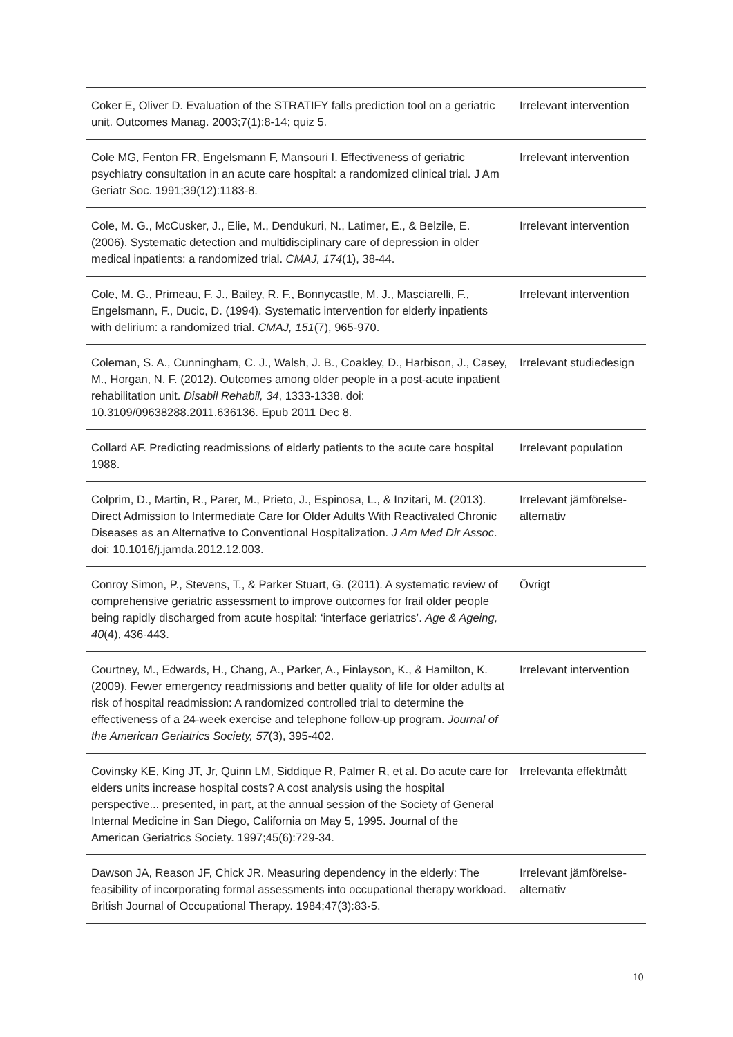| Coker E, Oliver D. Evaluation of the STRATIFY falls prediction tool on a geriatric unit. Outcomes Manag. 2003;7(1):8-14; quiz 5. | Irrelevant intervention |
| Cole MG, Fenton FR, Engelsmann F, Mansouri I. Effectiveness of geriatric psychiatry consultation in an acute care hospital: a randomized clinical trial. J Am Geriatr Soc. 1991;39(12):1183-8. | Irrelevant intervention |
| Cole, M. G., McCusker, J., Elie, M., Dendukuri, N., Latimer, E., & Belzile, E. (2006). Systematic detection and multidisciplinary care of depression in older medical inpatients: a randomized trial. CMAJ, 174 (1), 38-44. | Irrelevant intervention |
| Cole, M. G., Primeau, F. J., Bailey, R. F., Bonnycastle, M. J., Masciarelli, F., Engelsmann, F., Ducic, D. (1994). Systematic intervention for elderly inpatients with delirium: a randomized trial. CMAJ, 151 (7), 965-970. | Irrelevant intervention |
| Coleman, S. A., Cunningham, C. J., Walsh, J. B., Coakley, D., Harbison, J., Casey, M., Horgan, N. F. (2012). Outcomes among older people in a post-acute inpatient rehabilitation unit. Disabil Rehabil, 34 , 1333-1338. doi: 10.3109/09638288.2011.636136. Epub 2011 Dec 8. | Irrelevant studiedesign |
| Collard AF. Predicting readmissions of elderly patients to the acute care hospital 1988. | Irrelevant population |
| Colprim, D., Martin, R., Parer, M., Prieto, J., Espinosa, L., & Inzitari, M. (2013). Direct Admission to Intermediate Care for Older Adults With Reactivated Chronic Diseases as an Alternative to Conventional Hospitalization. J Am Med Dir Assoc . doi: 10.1016/j.jamda.2012.12.003. | Irrelevant jämförelse-alternativ |
| Conroy Simon, P., Stevens, T., & Parker Stuart, G. (2011). A systematic review of comprehensive geriatric assessment to improve outcomes for frail older people being rapidly discharged from acute hospital: ‘interface geriatrics’. Age & Ageing, 40 (4), 436-443. | Övrigt |
| Courtney, M., Edwards, H., Chang, A., Parker, A., Finlayson, K., & Hamilton, K. (2009). Fewer emergency readmissions and better quality of life for older adults at risk of hospital readmission: A randomized controlled trial to determine the effectiveness of a 24-week exercise and telephone follow-up program. Journal of the American Geriatrics Society, 57 (3), 395-402. | Irrelevant intervention |
| Covinsky KE, King JT, Jr, Quinn LM, Siddique R, Palmer R, et al. Do acute care for elders units increase hospital costs? A cost analysis using the hospital perspective... presented, in part, at the annual session of the Society of General Internal Medicine in San Diego, California on May 5, 1995. Journal of the American Geriatrics Society. 1997;45(6):729-34. | Irrelevanta effektmått |
| Dawson JA, Reason JF, Chick JR. Measuring dependency in the elderly: The feasibility of incorporating formal assessments into occupational therapy workload. British Journal of Occupational Therapy. 1984;47(3):83-5. | Irrelevant jämförelse-alternativ |
10